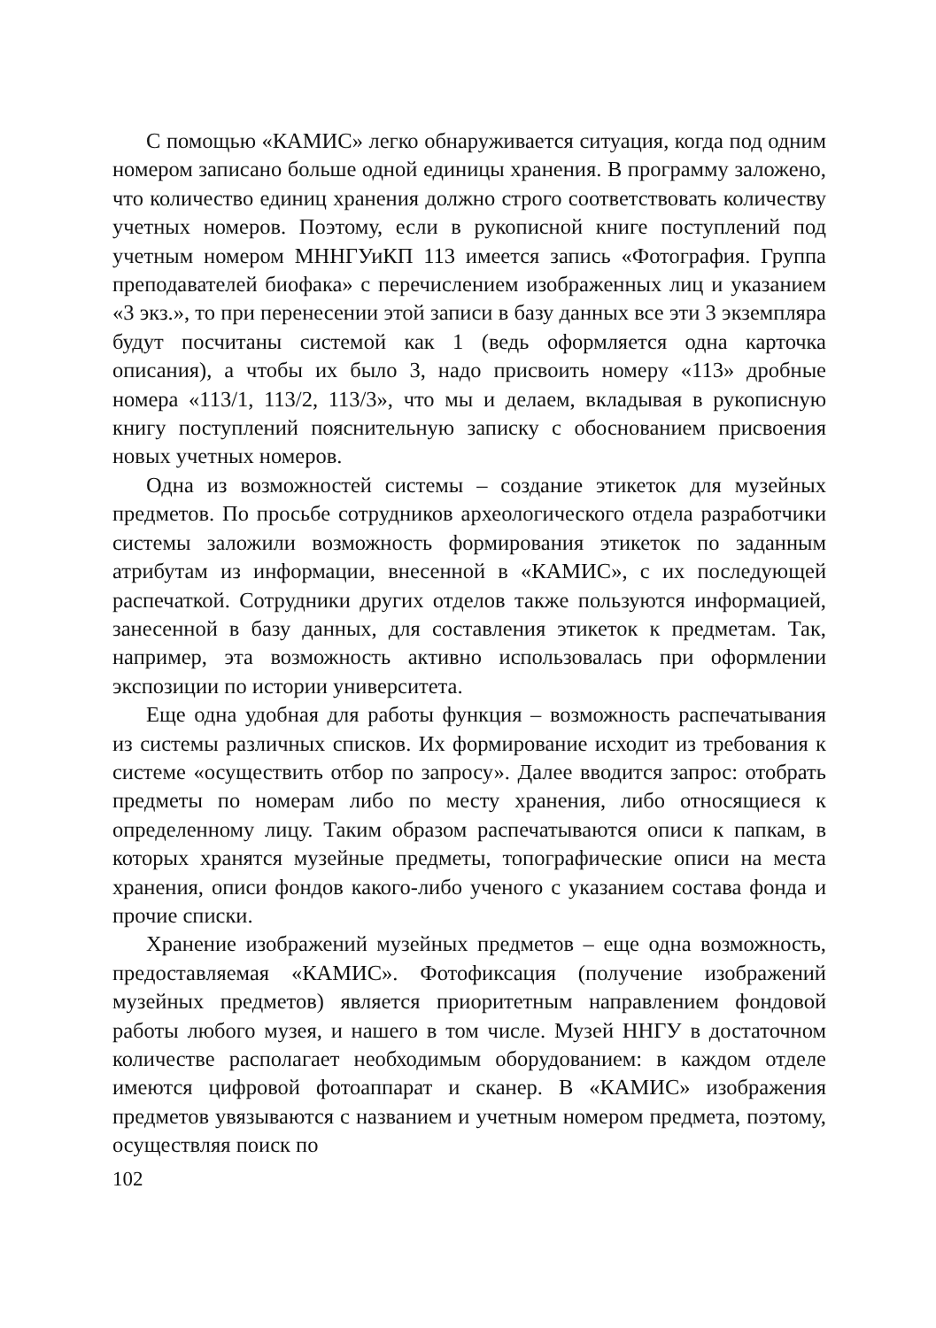С помощью «КАМИС» легко обнаруживается ситуация, когда под одним номером записано больше одной единицы хранения. В программу заложено, что количество единиц хранения должно строго соответствовать количеству учетных номеров. Поэтому, если в рукописной книге поступлений под учетным номером МННГУиКП 113 имеется запись «Фотография. Группа преподавателей биофака» с перечислением изображенных лиц и указанием «3 экз.», то при перенесении этой записи в базу данных все эти 3 экземпляра будут посчитаны системой как 1 (ведь оформляется одна карточка описания), а чтобы их было 3, надо присвоить номеру «113» дробные номера «113/1, 113/2, 113/3», что мы и делаем, вкладывая в рукописную книгу поступлений пояснительную записку с обоснованием присвоения новых учетных номеров.
Одна из возможностей системы – создание этикеток для музейных предметов. По просьбе сотрудников археологического отдела разработчики системы заложили возможность формирования этикеток по заданным атрибутам из информации, внесенной в «КАМИС», с их последующей распечаткой. Сотрудники других отделов также пользуются информацией, занесенной в базу данных, для составления этикеток к предметам. Так, например, эта возможность активно использовалась при оформлении экспозиции по истории университета.
Еще одна удобная для работы функция – возможность распечатывания из системы различных списков. Их формирование исходит из требования к системе «осуществить отбор по запросу». Далее вводится запрос: отобрать предметы по номерам либо по месту хранения, либо относящиеся к определенному лицу. Таким образом распечатываются описи к папкам, в которых хранятся музейные предметы, топографические описи на места хранения, описи фондов какого-либо ученого с указанием состава фонда и прочие списки.
Хранение изображений музейных предметов – еще одна возможность, предоставляемая «КАМИС». Фотофиксация (получение изображений музейных предметов) является приоритетным направлением фондовой работы любого музея, и нашего в том числе. Музей ННГУ в достаточном количестве располагает необходимым оборудованием: в каждом отделе имеются цифровой фотоаппарат и сканер. В «КАМИС» изображения предметов увязываются с названием и учетным номером предмета, поэтому, осуществляя поиск по
102